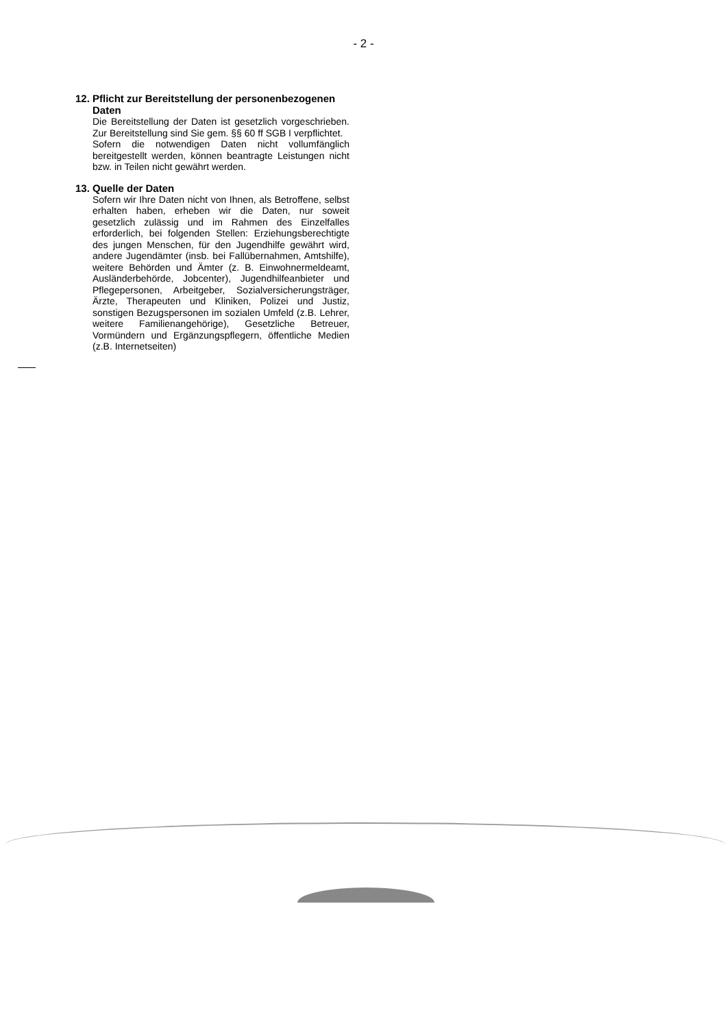- 2 -
12. Pflicht zur Bereitstellung der personenbezogenen Daten
Die Bereitstellung der Daten ist gesetzlich vorgeschrieben. Zur Bereitstellung sind Sie gem. §§ 60 ff SGB I verpflichtet.
Sofern die notwendigen Daten nicht vollumfänglich bereitgestellt werden, können beantragte Leistungen nicht bzw. in Teilen nicht gewährt werden.
13. Quelle der Daten
Sofern wir Ihre Daten nicht von Ihnen, als Betroffene, selbst erhalten haben, erheben wir die Daten, nur soweit gesetzlich zulässig und im Rahmen des Einzelfalles erforderlich, bei folgenden Stellen: Erziehungsberechtigte des jungen Menschen, für den Jugendhilfe gewährt wird, andere Jugendämter (insb. bei Fallübernahmen, Amtshilfe), weitere Behörden und Ämter (z. B. Einwohnermeldeamt, Ausländerbehörde, Jobcenter), Jugendhilfeanbieter und Pflegepersonen, Arbeitgeber, Sozialversicherungsträger, Ärzte, Therapeuten und Kliniken, Polizei und Justiz, sonstigen Bezugspersonen im sozialen Umfeld (z.B. Lehrer, weitere Familienangehörige), Gesetzliche Betreuer, Vormündern und Ergänzungspflegern, öffentliche Medien (z.B. Internetseiten)